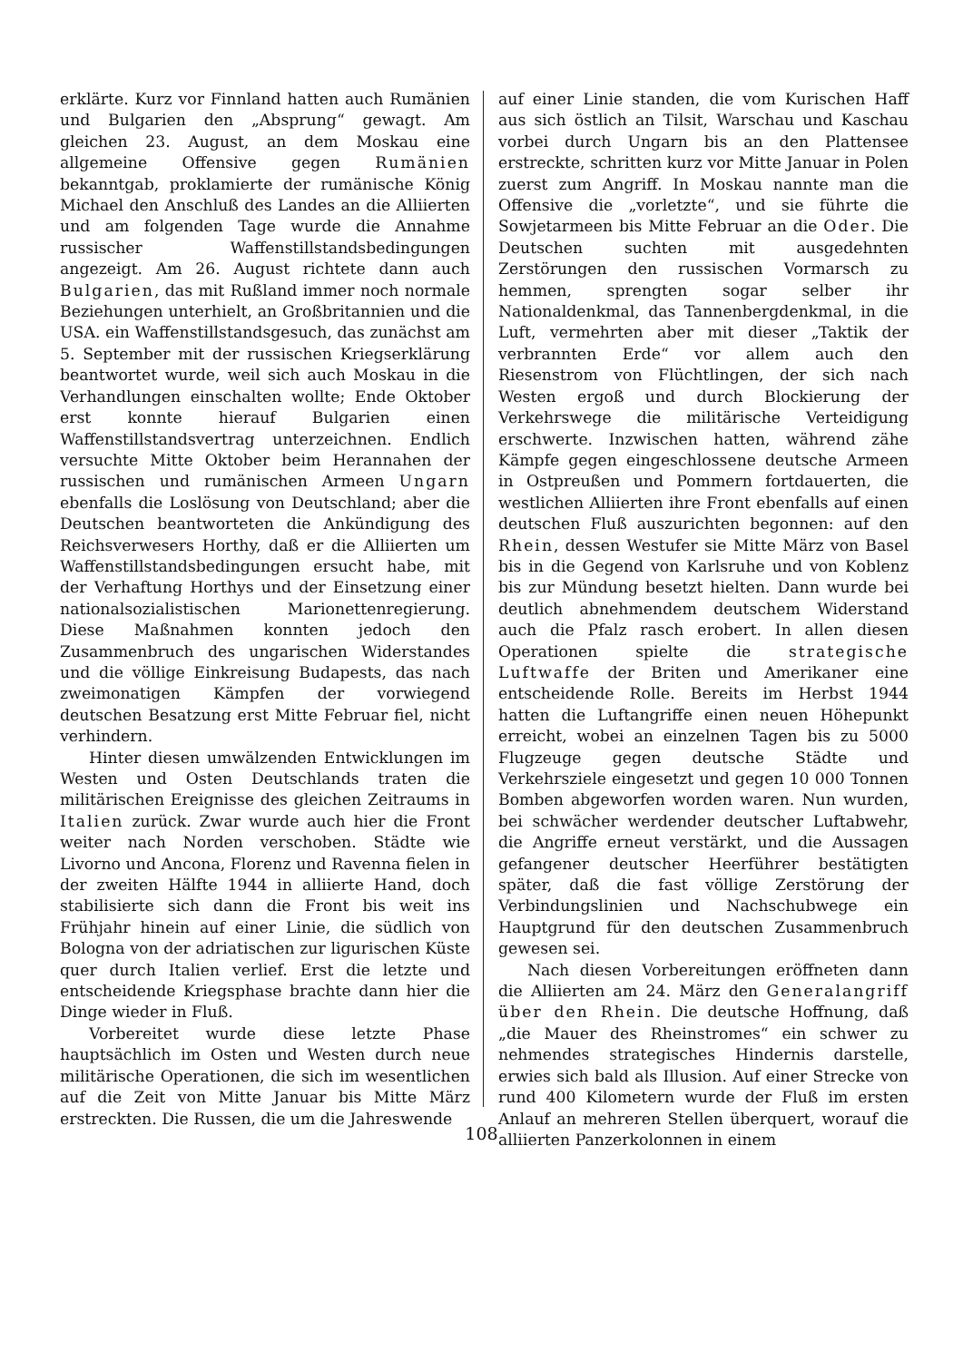erklärte. Kurz vor Finnland hatten auch Rumänien und Bulgarien den „Absprung“ gewagt. Am gleichen 23. August, an dem Moskau eine allgemeine Offensive gegen Rumänien bekanntgab, proklamierte der rumänische König Michael den Anschluß des Landes an die Alliierten und am folgenden Tage wurde die Annahme russischer Waffenstillstandsbedingungen angezeigt. Am 26. August richtete dann auch Bulgarien, das mit Rußland immer noch normale Beziehungen unterhielt, an Großbritannien und die USA. ein Waffenstillstandsgesuch, das zunächst am 5. September mit der russischen Kriegserklärung beantwortet wurde, weil sich auch Moskau in die Verhandlungen einschalten wollte; Ende Oktober erst konnte hierauf Bulgarien einen Waffenstillstandsvertrag unterzeichnen. Endlich versuchte Mitte Oktober beim Herannahen der russischen und rumänischen Armeen Ungarn ebenfalls die Loslösung von Deutschland; aber die Deutschen beantworteten die Ankündigung des Reichsverwesers Horthy, daß er die Alliierten um Waffenstillstandsbedingungen ersucht habe, mit der Verhaftung Horthys und der Einsetzung einer nationalsozialistischen Marionettenregierung. Diese Maßnahmen konnten jedoch den Zusammenbruch des ungarischen Widerstandes und die völlige Einkreisung Budapests, das nach zweimonatigen Kämpfen der vorwiegend deutschen Besatzung erst Mitte Februar fiel, nicht verhindern.
Hinter diesen umwälzenden Entwicklungen im Westen und Osten Deutschlands traten die militärischen Ereignisse des gleichen Zeitraums in Italien zurück. Zwar wurde auch hier die Front weiter nach Norden verschoben. Städte wie Livorno und Ancona, Florenz und Ravenna fielen in der zweiten Hälfte 1944 in alliierte Hand, doch stabilisierte sich dann die Front bis weit ins Frühjahr hinein auf einer Linie, die südlich von Bologna von der adriatischen zur ligurischen Küste quer durch Italien verlief. Erst die letzte und entscheidende Kriegsphase brachte dann hier die Dinge wieder in Fluß.
Vorbereitet wurde diese letzte Phase hauptsächlich im Osten und Westen durch neue militärische Operationen, die sich im wesentlichen auf die Zeit von Mitte Januar bis Mitte März erstreckten. Die Russen, die um die Jahreswende
auf einer Linie standen, die vom Kurischen Haff aus sich östlich an Tilsit, Warschau und Kaschau vorbei durch Ungarn bis an den Plattensee erstreckte, schritten kurz vor Mitte Januar in Polen zuerst zum Angriff. In Moskau nannte man die Offensive die „vorletzte“, und sie führte die Sowjetarmeen bis Mitte Februar an die Oder. Die Deutschen suchten mit ausgedehnten Zerstörungen den russischen Vormarsch zu hemmen, sprengten sogar selber ihr Nationaldenkmal, das Tannenbergdenkmal, in die Luft, vermehrten aber mit dieser „Taktik der verbrannten Erde“ vor allem auch den Riesenstrom von Flüchtlingen, der sich nach Westen ergoß und durch Blockierung der Verkehrswege die militärische Verteidigung erschwerte. Inzwischen hatten, während zähe Kämpfe gegen eingeschlossene deutsche Armeen in Ostpreußen und Pommern fortdauerten, die westlichen Alliierten ihre Front ebenfalls auf einen deutschen Fluß auszurichten begonnen: auf den Rhein, dessen Westufer sie Mitte März von Basel bis in die Gegend von Karlsruhe und von Koblenz bis zur Mündung besetzt hielten. Dann wurde bei deutlich abnehmendem deutschem Widerstand auch die Pfalz rasch erobert. In allen diesen Operationen spielte die strategische Luftwaffe der Briten und Amerikaner eine entscheidende Rolle. Bereits im Herbst 1944 hatten die Luftangriffe einen neuen Höhepunkt erreicht, wobei an einzelnen Tagen bis zu 5000 Flugzeuge gegen deutsche Städte und Verkehrsziele eingesetzt und gegen 10 000 Tonnen Bomben abgeworfen worden waren. Nun wurden, bei schwächer werdender deutscher Luftabwehr, die Angriffe erneut verstärkt, und die Aussagen gefangener deutscher Heerführer bestätigten später, daß die fast völlige Zerstörung der Verbindungslinien und Nachschubwege ein Hauptgrund für den deutschen Zusammenbruch gewesen sei.
Nach diesen Vorbereitungen eröffneten dann die Alliierten am 24. März den Generalangriff über den Rhein. Die deutsche Hoffnung, daß „die Mauer des Rheinstromes“ ein schwer zu nehmendes strategisches Hindernis darstelle, erwies sich bald als Illusion. Auf einer Strecke von rund 400 Kilometern wurde der Fluß im ersten Anlauf an mehreren Stellen überquert, worauf die alliierten Panzerkolonnen in einem
108